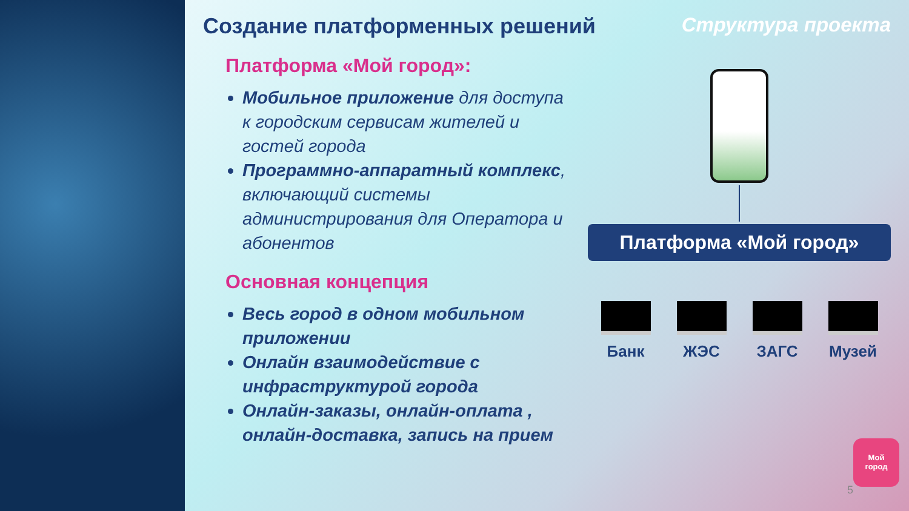Создание платформенных решений Структура проекта
Платформа «Мой город»:
Мобильное приложение для доступа к городским сервисам жителей и гостей города
Программно-аппаратный комплекс, включающий системы администрирования для Оператора и абонентов
Основная концепция
Весь город в одном мобильном приложении
Онлайн взаимодействие с инфраструктурой города
Онлайн-заказы, онлайн-оплата , онлайн-доставка, запись на прием
Платформа «Мой город»
Банк ЖЭС ЗАГС Музей
Мой
город
5